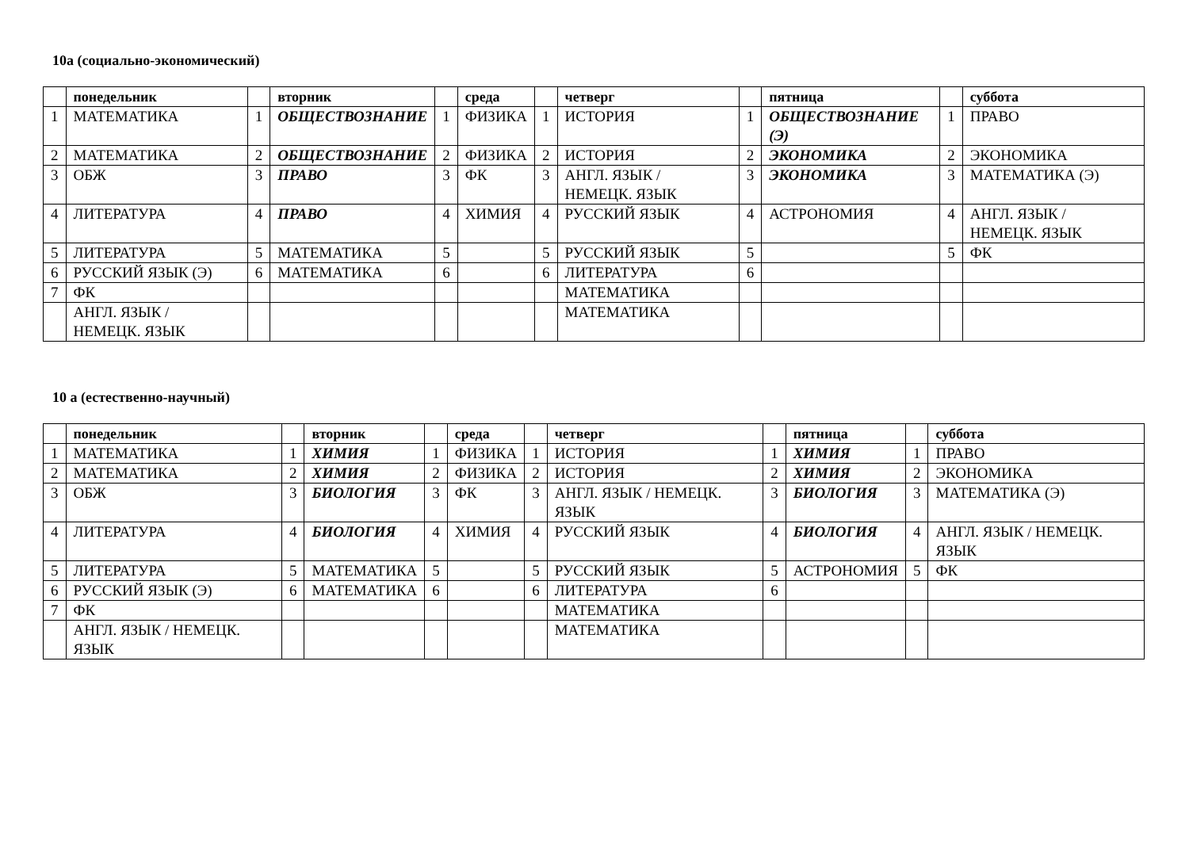10а (социально-экономический)
| | понедельник | | вторник | | среда | | четверг | | пятница | | суббота |
| --- | --- | --- | --- | --- | --- | --- | --- | --- | --- | --- | --- |
| 1 | МАТЕМАТИКА | 1 | ОБЩЕСТВОЗНАНИЕ | 1 | ФИЗИКА | 1 | ИСТОРИЯ | 1 | ОБЩЕСТВОЗНАНИЕ (Э) | 1 | ПРАВО |
| 2 | МАТЕМАТИКА | 2 | ОБЩЕСТВОЗНАНИЕ | 2 | ФИЗИКА | 2 | ИСТОРИЯ | 2 | ЭКОНОМИКА | 2 | ЭКОНОМИКА |
| 3 | ОБЖ | 3 | ПРАВО | 3 | ФК | 3 | АНГЛ. ЯЗЫК / НЕМЕЦК. ЯЗЫК | 3 | ЭКОНОМИКА | 3 | МАТЕМАТИКА (Э) |
| 4 | ЛИТЕРАТУРА | 4 | ПРАВО | 4 | ХИМИЯ | 4 | РУССКИЙ ЯЗЫК | 4 | АСТРОНОМИЯ | 4 | АНГЛ. ЯЗЫК / НЕМЕЦК. ЯЗЫК |
| 5 | ЛИТЕРАТУРА | 5 | МАТЕМАТИКА | 5 | | 5 | РУССКИЙ ЯЗЫК | 5 | | 5 | ФК |
| 6 | РУССКИЙ ЯЗЫК (Э) | 6 | МАТЕМАТИКА | 6 | | 6 | ЛИТЕРАТУРА | 6 | | | |
| 7 | ФК | | | | | | МАТЕМАТИКА | | | | |
| | АНГЛ. ЯЗЫК / НЕМЕЦК. ЯЗЫК | | | | | | МАТЕМАТИКА | | | | |
10 а (естественно-научный)
| | понедельник | | вторник | | среда | | четверг | | пятница | | суббота |
| --- | --- | --- | --- | --- | --- | --- | --- | --- | --- | --- | --- |
| 1 | МАТЕМАТИКА | 1 | ХИМИЯ | 1 | ФИЗИКА | 1 | ИСТОРИЯ | 1 | ХИМИЯ | 1 | ПРАВО |
| 2 | МАТЕМАТИКА | 2 | ХИМИЯ | 2 | ФИЗИКА | 2 | ИСТОРИЯ | 2 | ХИМИЯ | 2 | ЭКОНОМИКА |
| 3 | ОБЖ | 3 | БИОЛОГИЯ | 3 | ФК | 3 | АНГЛ. ЯЗЫК / НЕМЕЦК. ЯЗЫК | 3 | БИОЛОГИЯ | 3 | МАТЕМАТИКА (Э) |
| 4 | ЛИТЕРАТУРА | 4 | БИОЛОГИЯ | 4 | ХИМИЯ | 4 | РУССКИЙ ЯЗЫК | 4 | БИОЛОГИЯ | 4 | АНГЛ. ЯЗЫК / НЕМЕЦК. ЯЗЫК |
| 5 | ЛИТЕРАТУРА | 5 | МАТЕМАТИКА | 5 | | 5 | РУССКИЙ ЯЗЫК | 5 | АСТРОНОМИЯ | 5 | ФК |
| 6 | РУССКИЙ ЯЗЫК (Э) | 6 | МАТЕМАТИКА | 6 | | 6 | ЛИТЕРАТУРА | 6 | | | |
| 7 | ФК | | | | | | МАТЕМАТИКА | | | | |
| | АНГЛ. ЯЗЫК / НЕМЕЦК. ЯЗЫК | | | | | | МАТЕМАТИКА | | | | |